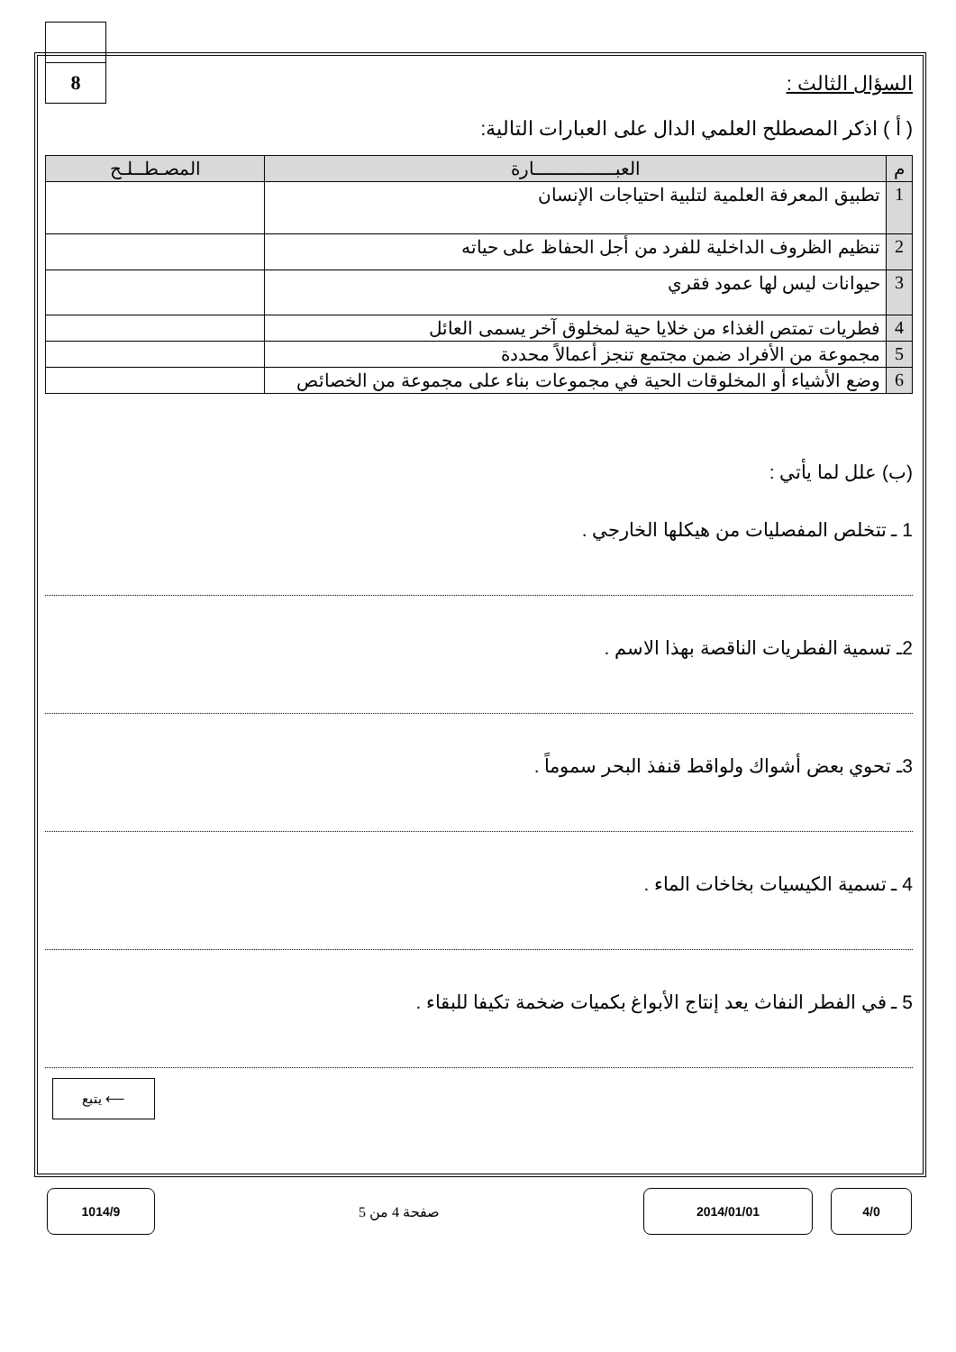8
السؤال الثالث :
( أ ) اذكر المصطلح العلمي الدال على العبارات التالية:
| م | العبـــــــــــــــارة | المصـطــلـح |
| --- | --- | --- |
| 1 | تطبيق المعرفة العلمية لتلبية احتياجات الإنسان | |
| 2 | تنظيم الظروف الداخلية للفرد من أجل الحفاظ على حياته | |
| 3 | حيوانات ليس لها عمود فقري | |
| 4 | فطريات تمتص الغذاء من خلايا حية لمخلوق آخر يسمى العائل | |
| 5 | مجموعة من الأفراد ضمن مجتمع تنجز أعمالاً محددة | |
| 6 | وضع الأشياء أو المخلوقات الحية في مجموعات بناء على مجموعة من الخصائص | |
(ب) علل لما يأتي :
1 ـ تتخلص المفصليات من هيكلها الخارجي .
2ـ تسمية الفطريات الناقصة بهذا الاسم .
3ـ تحوي بعض أشواك ولواقط قنفذ البحر سموماً .
4 ـ تسمية الكيسيات بخاخات الماء .
5 ـ في الفطر النفاث يعد إنتاج الأبواغ بكميات ضخمة تكيفا للبقاء .
يتبع ⟵
1014/9
صفحة 4 من 5
2014/01/01 4/0